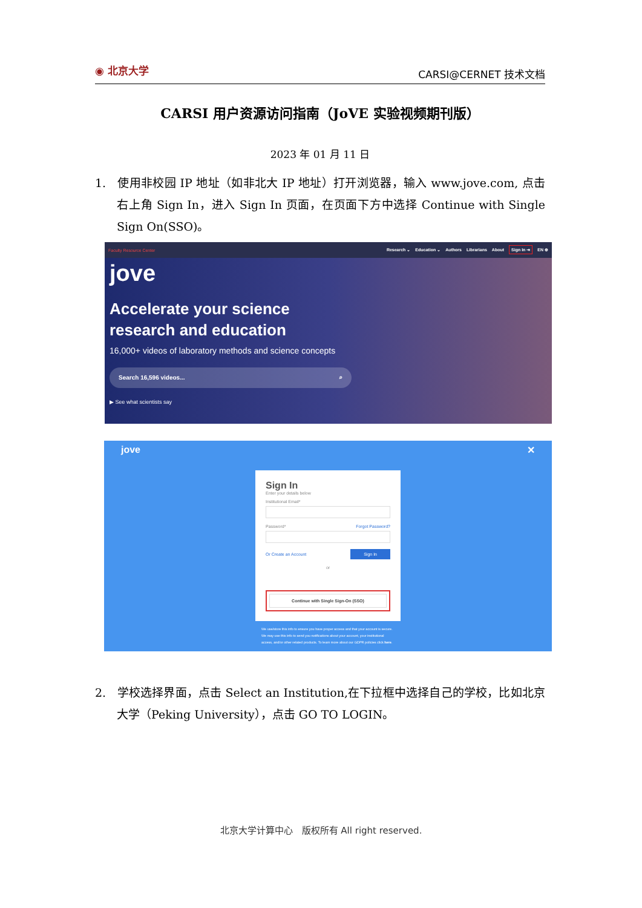◉ 北京大学
CARSI@CERNET 技术文档
CARSI 用户资源访问指南（JoVE 实验视频期刊版）
2023 年 01 月 11 日
1. 使用非校园 IP 地址（如非北大 IP 地址）打开浏览器，输入 www.jove.com, 点击右上角 Sign In，进入 Sign In 页面，在页面下方中选择 Continue with Single Sign On(SSO)。
Faculty Resource Center Research ⌄ Education ⌄ Authors Librarians About Sign In ⇥ EN ⊕
jove
Accelerate your science
research and education
16,000+ videos of laboratory methods and science concepts
Search 16,596 videos... ⌕
▶ See what scientists say
jove ✕
Sign In
Enter your details below
Institutional Email*
Password* Forgot Password?
Or Create an Account Sign In
or
Continue with Single Sign-On (SSO)
We use/store this info to ensure you have proper access and that your account is secure. We may use this info to send you notifications about your account, your institutional access, and/or other related products. To learn more about our GDPR policies click here.
2. 学校选择界面，点击 Select an Institution,在下拉框中选择自己的学校，比如北京大学（Peking University），点击 GO TO LOGIN。
北京大学计算中心　版权所有 All right reserved.